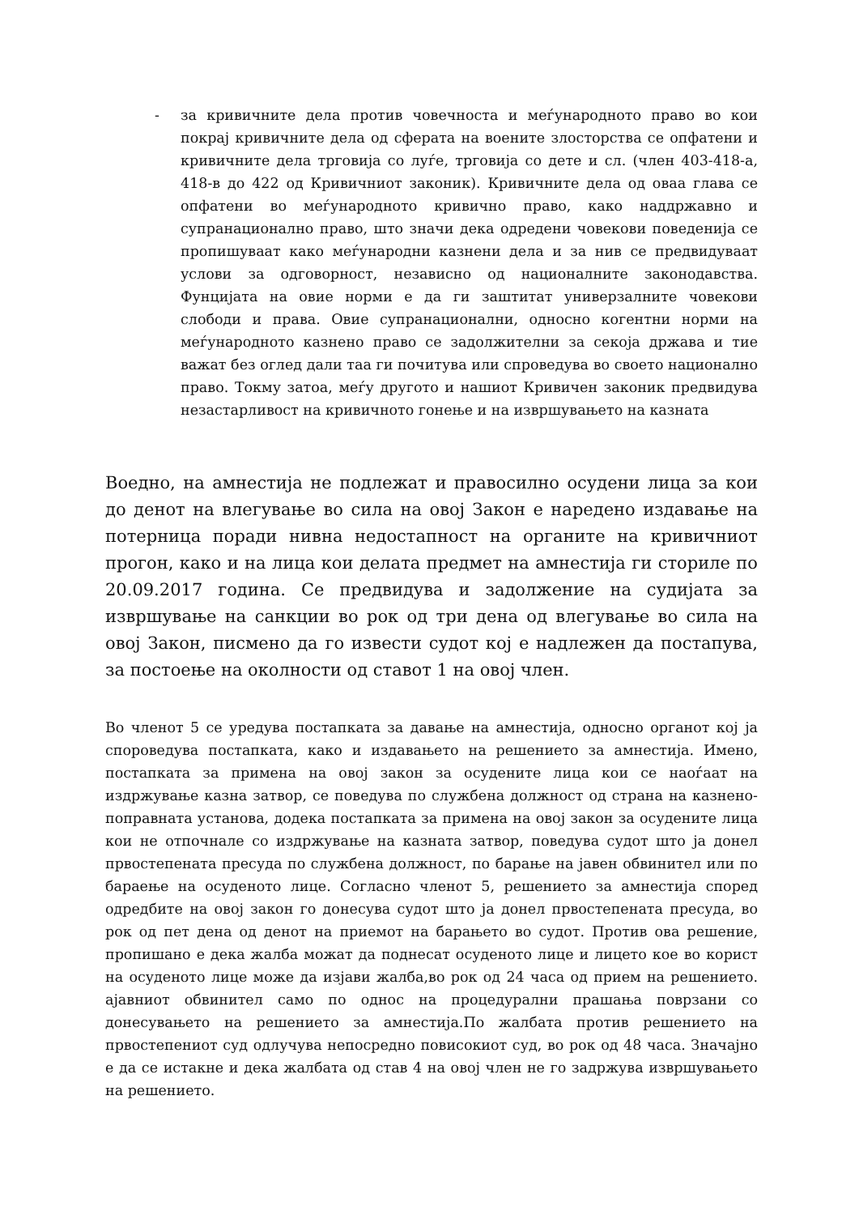- за кривичните дела против човечноста и меѓународното право во кои покрај кривичните дела од сферата на воените злосторства се опфатени и кривичните дела трговија со луѓе, трговија со дете и сл. (член 403-418-а, 418-в до 422 од Кривичниот законик). Кривичните дела од оваа глава се опфатени во меѓународното кривично право, како наддржавно и супранационално право, што значи дека одредени човекови поведенија се пропишуваат како меѓународни казнени дела и за нив се предвидуваат услови за одговорност, независно од националните законодавства. Фунцијата на овие норми е да ги заштитат универзалните човекови слободи и права. Овие супранационални, односно когентни норми на меѓународното казнено право се задолжителни за секоја држава и тие важат без оглед дали таа ги почитува или спроведува во своето национално право. Токму затоа, меѓу другото и нашиот Кривичен законик предвидува незастарливост на кривичното гонење и на извршувањето на казната
Воедно, на амнестија не подлежат и правосилно осудени лица за кои до денот на влегување во сила на овој Закон е наредено издавање на потерница поради нивна недостапност на органите на кривичниот прогон, како и на лица кои делата предмет на амнестија ги сториле по 20.09.2017 година. Се предвидува и задолжение на судијата за извршување на санкции во рок од три дена од влегување во сила на овој Закон, писмено да го извести судот кој е надлежен да постапува, за постоење на околности од ставот 1 на овој член.
Во членот 5 се уредува постапката за давање на амнестија, односно органот кој ја спороведува постапката, како и издавањето на решението за амнестија. Имено, постапката за примена на овој закон за осудените лица кои се наоѓаат на издржување казна затвор, се поведува по службена должност од страна на казнено-поправната установа, додека постапката за примена на овој закон за осудените лица кои не отпочнале со издржување на казната затвор, поведува судот што ја донел првостепената пресуда по службена должност, по барање на јавен обвинител или по бараење на осуденото лице. Согласно членот 5, решението за амнестија според одредбите на овој закон го донесува судот што ја донел првостепената пресуда, во рок од пет дена од денот на приемот на барањето во судот. Против ова решение, пропишано е дека жалба можат да поднесат осуденото лице и лицето кое во корист на осуденото лице може да изјави жалба,во рок од 24 часа од прием на решението. ајавниот обвинител само по однос на процедурални прашања поврзани со донесувањето на решението за амнестија.По жалбата против решението на првостепениот суд одлучува непосредно повисокиот суд, во рок од 48 часа. Значајно е да се истакне и дека жалбата од став 4 на овој член не го задржува извршувањето на решението.